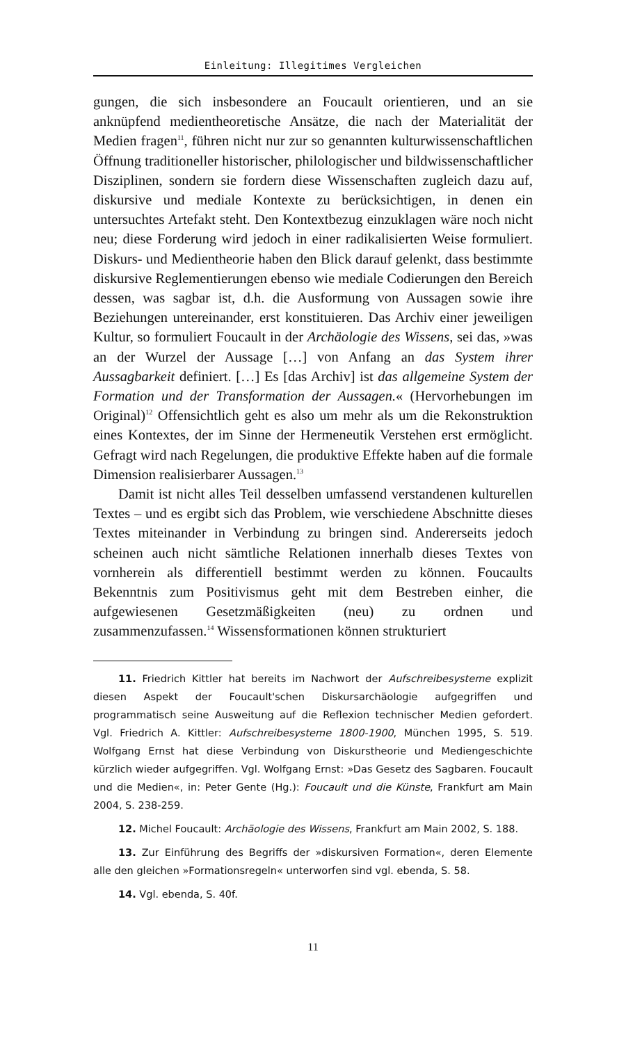Einleitung: Illegitimes Vergleichen
gungen, die sich insbesondere an Foucault orientieren, und an sie anknüpfend medientheoretische Ansätze, die nach der Materialität der Medien fragen<sup>11</sup>, führen nicht nur zur so genannten kulturwissenschaftlichen Öffnung traditioneller historischer, philologischer und bildwissenschaftlicher Disziplinen, sondern sie fordern diese Wissenschaften zugleich dazu auf, diskursive und mediale Kontexte zu berücksichtigen, in denen ein untersuchtes Artefakt steht. Den Kontextbezug einzuklagen wäre noch nicht neu; diese Forderung wird jedoch in einer radikalisierten Weise formuliert. Diskurs- und Medientheorie haben den Blick darauf gelenkt, dass bestimmte diskursive Reglementierungen ebenso wie mediale Codierungen den Bereich dessen, was sagbar ist, d.h. die Ausformung von Aussagen sowie ihre Beziehungen untereinander, erst konstituieren. Das Archiv einer jeweiligen Kultur, so formuliert Foucault in der Archäologie des Wissens, sei das, »was an der Wurzel der Aussage […] von Anfang an das System ihrer Aussagbarkeit definiert. […] Es [das Archiv] ist das allgemeine System der Formation und der Transformation der Aussagen.« (Hervorhebungen im Original)<sup>12</sup> Offensichtlich geht es also um mehr als um die Rekonstruktion eines Kontextes, der im Sinne der Hermeneutik Verstehen erst ermöglicht. Gefragt wird nach Regelungen, die produktive Effekte haben auf die formale Dimension realisierbarer Aussagen.<sup>13</sup>
Damit ist nicht alles Teil desselben umfassend verstandenen kulturellen Textes – und es ergibt sich das Problem, wie verschiedene Abschnitte dieses Textes miteinander in Verbindung zu bringen sind. Andererseits jedoch scheinen auch nicht sämtliche Relationen innerhalb dieses Textes von vornherein als differentiell bestimmt werden zu können. Foucaults Bekenntnis zum Positivismus geht mit dem Bestreben einher, die aufgewiesenen Gesetzmäßigkeiten (neu) zu ordnen und zusammenzufassen.<sup>14</sup> Wissensformationen können strukturiert
11. Friedrich Kittler hat bereits im Nachwort der Aufschreibesysteme explizit diesen Aspekt der Foucault'schen Diskursarchäologie aufgegriffen und programmatisch seine Ausweitung auf die Reflexion technischer Medien gefordert. Vgl. Friedrich A. Kittler: Aufschreibesysteme 1800-1900, München 1995, S. 519. Wolfgang Ernst hat diese Verbindung von Diskurstheorie und Mediengeschichte kürzlich wieder aufgegriffen. Vgl. Wolfgang Ernst: »Das Gesetz des Sagbaren. Foucault und die Medien«, in: Peter Gente (Hg.): Foucault und die Künste, Frankfurt am Main 2004, S. 238-259.
12. Michel Foucault: Archäologie des Wissens, Frankfurt am Main 2002, S. 188.
13. Zur Einführung des Begriffs der »diskursiven Formation«, deren Elemente alle den gleichen »Formationsregeln« unterworfen sind vgl. ebenda, S. 58.
14. Vgl. ebenda, S. 40f.
11